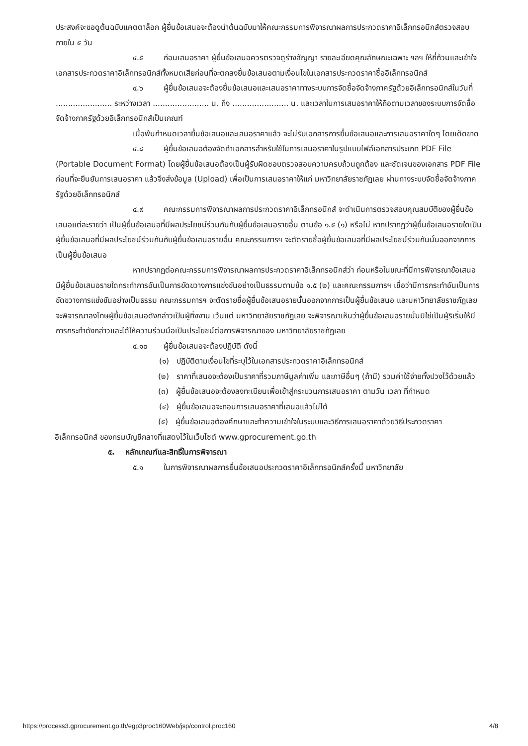ประสงค์จะขอดูต้นฉบับแคตตาล็อก ผู้ยื่นข้อเสนอจะต้องนำต้นฉบับมาให้คณะกรรมการพิจารณาผลการประกวดราคาอิเล็กทรอนิกส์ตรวจสอบภายใน ๕ วัน
๔.๕ ก่อนเสนอราคา ผู้ยื่นข้อเสนอควรตรวจดูร่างสัญญา รายละเอียดคุณลักษณะเฉพาะ ฯลฯ ให้ถี่ถ้วนและเข้าใจเอกสารประกวดราคาอิเล็กทรอนิกส์ทั้งหมดเสียก่อนที่จะตกลงยื่นข้อเสนอตามเงื่อนไขในเอกสารประกวดราคาซื้ออิเล็กทรอนิกส์
๔.๖ ผู้ยื่นข้อเสนอจะต้องยื่นข้อเสนอและเสนอราคาทางระบบการจัดซื้อจัดจ้างภาครัฐด้วยอิเล็กทรอนิกส์ในวันที่ ....................... ระหว่างเวลา ....................... น. ถึง ....................... น. และเวลาในการเสนอราคาให้ถือตามเวลาของระบบการจัดซื้อจัดจ้างภาครัฐด้วยอิเล็กทรอนิกส์เป็นเกณฑ์
เมื่อพ้นกำหนดเวลายื่นข้อเสนอและเสนอราคาแล้ว จะไม่รับเอกสารการยื่นข้อเสนอและการเสนอราคาใดๆ โดยเด็ดขาด
๔.๘ ผู้ยื่นข้อเสนอต้องจัดทำเอกสารสำหรับใช้ในการเสนอราคาในรูปแบบไฟล์เอกสารประเภท PDF File (Portable Document Format) โดยผู้ยื่นข้อเสนอต้องเป็นผู้รับผิดชอบตรวจสอบความครบถ้วนถูกต้อง และชัดเจนของเอกสาร PDF File ก่อนที่จะยืนยันการเสนอราคา แล้วจึงส่งข้อมูล (Upload) เพื่อเป็นการเสนอราคาให้แก่ มหาวิทยาลัยราชภัฏเลย ผ่านทางระบบจัดซื้อจัดจ้างภาครัฐด้วยอิเล็กทรอนิกส์
๔.๙ คณะกรรมการพิจารณาผลการประกวดราคาอิเล็กทรอนิกส์ จะดำเนินการตรวจสอบคุณสมบัติของผู้ยื่นข้อเสนอแต่ละรายว่า เป็นผู้ยื่นข้อเสนอที่มีผลประโยชน์ร่วมกันกับผู้ยื่นข้อเสนอรายอื่น ตามข้อ ๑.๕ (๑) หรือไม่ หากปรากฏว่าผู้ยื่นข้อเสนอรายใดเป็นผู้ยื่นข้อเสนอที่มีผลประโยชน์ร่วมกันกับผู้ยื่นข้อเสนอรายอื่น คณะกรรมการฯ จะตัดรายชื่อผู้ยื่นข้อเสนอที่มีผลประโยชน์ร่วมกันนั้นออกจากการเป็นผู้ยื่นข้อเสนอ
หากปรากฏต่อคณะกรรมการพิจารณาผลการประกวดราคาอิเล็กทรอนิกส์ว่า ก่อนหรือในขณะที่มีการพิจารณาข้อเสนอ มีผู้ยื่นข้อเสนอรายใดกระทำการอันเป็นการขัดขวางการแข่งขันอย่างเป็นธรรมตามข้อ ๑.๕ (๒) และคณะกรรมการฯ เชื่อว่ามีการกระทำอันเป็นการขัดขวางการแข่งขันอย่างเป็นธรรม คณะกรรมการฯ จะตัดรายชื่อผู้ยื่นข้อเสนอรายนั้นออกจากการเป็นผู้ยื่นข้อเสนอ และมหาวิทยาลัยราชภัฏเลย จะพิจารณาลงโทษผู้ยื่นข้อเสนอดังกล่าวเป็นผู้ทิ้งงาน เว้นแต่ มหาวิทยาลัยราชภัฏเลย จะพิจารณาเห็นว่าผู้ยื่นข้อเสนอรายนั้นมิใช่เป็นผู้ริเริ่มให้มีการกระทำดังกล่าวและได้ให้ความร่วมมือเป็นประโยชน์ต่อการพิจารณาของ มหาวิทยาลัยราชภัฏเลย
๔.๑๐ ผู้ยื่นข้อเสนอจะต้องปฏิบัติ ดังนี้
(๑) ปฏิบัติตามเงื่อนไขที่ระบุไว้ในเอกสารประกวดราคาอิเล็กทรอนิกส์
(๒) ราคาที่เสนอจะต้องเป็นราคาที่รวมภาษีมูลค่าเพิ่ม และภาษีอื่นๆ (ถ้ามี) รวมค่าใช้จ่ายทั้งปวงไว้ด้วยแล้ว
(๓) ผู้ยื่นข้อเสนอจะต้องลงทะเบียนเพื่อเข้าสู่กระบวนการเสนอราคา ตามวัน เวลา ที่กำหนด
(๔) ผู้ยื่นข้อเสนอจะถอนการเสนอราคาที่เสนอแล้วไม่ได้
(๕) ผู้ยื่นข้อเสนอต้องศึกษาและทำความเข้าใจในระบบและวิธีการเสนอราคาด้วยวิธีประกวดราคาอิเล็กทรอนิกส์ ของกรมบัญชีกลางที่แสดงไว้ในเว็บไซต์ www.gprocurement.go.th
๕. หลักเกณฑ์และสิทธิ์ในการพิจารณา
๕.๑ ในการพิจารณาผลการยื่นข้อเสนอประกวดราคาอิเล็กทรอนิกส์ครั้งนี้ มหาวิทยาลัย
https://process3.gprocurement.go.th/egp3proc160Web/jsp/control.proc160 4/8